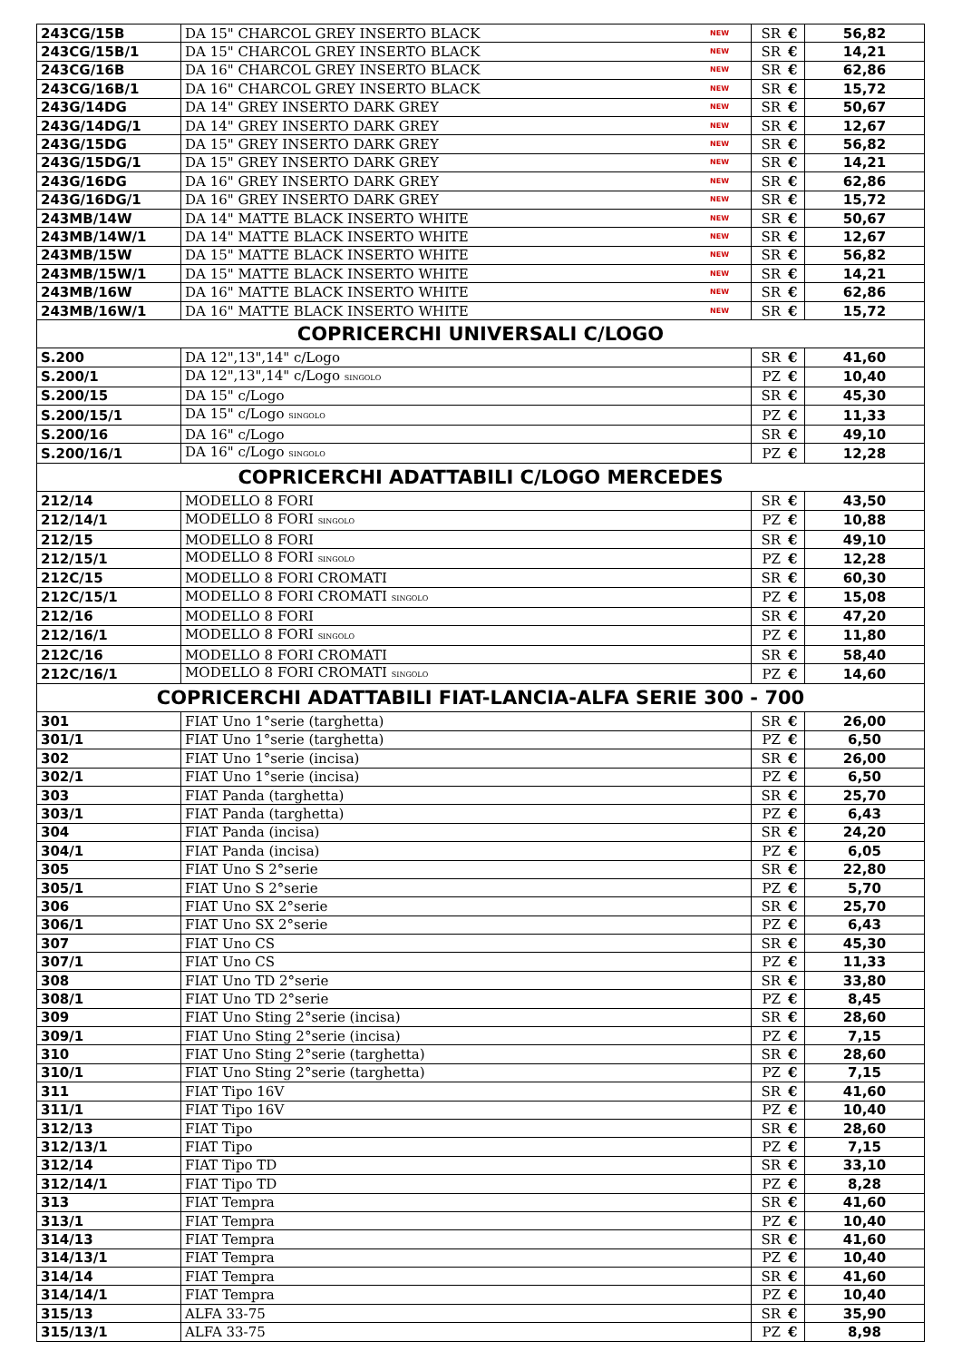| 243CG/15B | DA 15" CHARCOL GREY INSERTO BLACK NEW | SR | € | 56,82 |
| 243CG/15B/1 | DA 15" CHARCOL GREY INSERTO BLACK NEW | SR | € | 14,21 |
| 243CG/16B | DA 16" CHARCOL GREY INSERTO BLACK NEW | SR | € | 62,86 |
| 243CG/16B/1 | DA 16" CHARCOL GREY INSERTO BLACK NEW | SR | € | 15,72 |
| 243G/14DG | DA 14" GREY INSERTO DARK GREY NEW | SR | € | 50,67 |
| 243G/14DG/1 | DA 14" GREY INSERTO DARK GREY NEW | SR | € | 12,67 |
| 243G/15DG | DA 15" GREY INSERTO DARK GREY NEW | SR | € | 56,82 |
| 243G/15DG/1 | DA 15" GREY INSERTO DARK GREY NEW | SR | € | 14,21 |
| 243G/16DG | DA 16" GREY INSERTO DARK GREY NEW | SR | € | 62,86 |
| 243G/16DG/1 | DA 16" GREY INSERTO DARK GREY NEW | SR | € | 15,72 |
| 243MB/14W | DA 14" MATTE BLACK INSERTO WHITE NEW | SR | € | 50,67 |
| 243MB/14W/1 | DA 14" MATTE BLACK INSERTO WHITE NEW | SR | € | 12,67 |
| 243MB/15W | DA 15" MATTE BLACK INSERTO WHITE NEW | SR | € | 56,82 |
| 243MB/15W/1 | DA 15" MATTE BLACK INSERTO WHITE NEW | SR | € | 14,21 |
| 243MB/16W | DA 16" MATTE BLACK INSERTO WHITE NEW | SR | € | 62,86 |
| 243MB/16W/1 | DA 16" MATTE BLACK INSERTO WHITE NEW | SR | € | 15,72 |
| COPRICERCHI UNIVERSALI C/LOGO | | | | |
| S.200 | DA 12",13",14" c/Logo | SR | € | 41,60 |
| S.200/1 | DA 12",13",14" c/Logo SINGOLO | PZ | € | 10,40 |
| S.200/15 | DA 15" c/Logo | SR | € | 45,30 |
| S.200/15/1 | DA 15" c/Logo SINGOLO | PZ | € | 11,33 |
| S.200/16 | DA 16" c/Logo | SR | € | 49,10 |
| S.200/16/1 | DA 16" c/Logo SINGOLO | PZ | € | 12,28 |
| COPRICERCHI ADATTABILI C/LOGO MERCEDES | | | | |
| 212/14 | MODELLO 8 FORI | SR | € | 43,50 |
| 212/14/1 | MODELLO 8 FORI SINGOLO | PZ | € | 10,88 |
| 212/15 | MODELLO 8 FORI | SR | € | 49,10 |
| 212/15/1 | MODELLO 8 FORI SINGOLO | PZ | € | 12,28 |
| 212C/15 | MODELLO 8 FORI CROMATI | SR | € | 60,30 |
| 212C/15/1 | MODELLO 8 FORI CROMATI SINGOLO | PZ | € | 15,08 |
| 212/16 | MODELLO 8 FORI | SR | € | 47,20 |
| 212/16/1 | MODELLO 8 FORI SINGOLO | PZ | € | 11,80 |
| 212C/16 | MODELLO 8 FORI CROMATI | SR | € | 58,40 |
| 212C/16/1 | MODELLO 8 FORI CROMATI SINGOLO | PZ | € | 14,60 |
| COPRICERCHI ADATTABILI FIAT-LANCIA-ALFA SERIE 300 - 700 | | | | |
| 301 | FIAT Uno 1°serie (targhetta) | SR | € | 26,00 |
| 301/1 | FIAT Uno 1°serie (targhetta) | PZ | € | 6,50 |
| 302 | FIAT Uno 1°serie (incisa) | SR | € | 26,00 |
| 302/1 | FIAT Uno 1°serie (incisa) | PZ | € | 6,50 |
| 303 | FIAT Panda (targhetta) | SR | € | 25,70 |
| 303/1 | FIAT Panda (targhetta) | PZ | € | 6,43 |
| 304 | FIAT Panda (incisa) | SR | € | 24,20 |
| 304/1 | FIAT Panda (incisa) | PZ | € | 6,05 |
| 305 | FIAT Uno S 2°serie | SR | € | 22,80 |
| 305/1 | FIAT Uno S 2°serie | PZ | € | 5,70 |
| 306 | FIAT Uno SX 2°serie | SR | € | 25,70 |
| 306/1 | FIAT Uno SX 2°serie | PZ | € | 6,43 |
| 307 | FIAT Uno CS | SR | € | 45,30 |
| 307/1 | FIAT Uno CS | PZ | € | 11,33 |
| 308 | FIAT Uno TD 2°serie | SR | € | 33,80 |
| 308/1 | FIAT Uno TD 2°serie | PZ | € | 8,45 |
| 309 | FIAT Uno Sting 2°serie (incisa) | SR | € | 28,60 |
| 309/1 | FIAT Uno Sting 2°serie (incisa) | PZ | € | 7,15 |
| 310 | FIAT Uno Sting 2°serie (targhetta) | SR | € | 28,60 |
| 310/1 | FIAT Uno Sting 2°serie (targhetta) | PZ | € | 7,15 |
| 311 | FIAT Tipo 16V | SR | € | 41,60 |
| 311/1 | FIAT Tipo 16V | PZ | € | 10,40 |
| 312/13 | FIAT Tipo | SR | € | 28,60 |
| 312/13/1 | FIAT Tipo | PZ | € | 7,15 |
| 312/14 | FIAT Tipo TD | SR | € | 33,10 |
| 312/14/1 | FIAT Tipo TD | PZ | € | 8,28 |
| 313 | FIAT Tempra | SR | € | 41,60 |
| 313/1 | FIAT Tempra | PZ | € | 10,40 |
| 314/13 | FIAT Tempra | SR | € | 41,60 |
| 314/13/1 | FIAT Tempra | PZ | € | 10,40 |
| 314/14 | FIAT Tempra | SR | € | 41,60 |
| 314/14/1 | FIAT Tempra | PZ | € | 10,40 |
| 315/13 | ALFA 33-75 | SR | € | 35,90 |
| 315/13/1 | ALFA 33-75 | PZ | € | 8,98 |